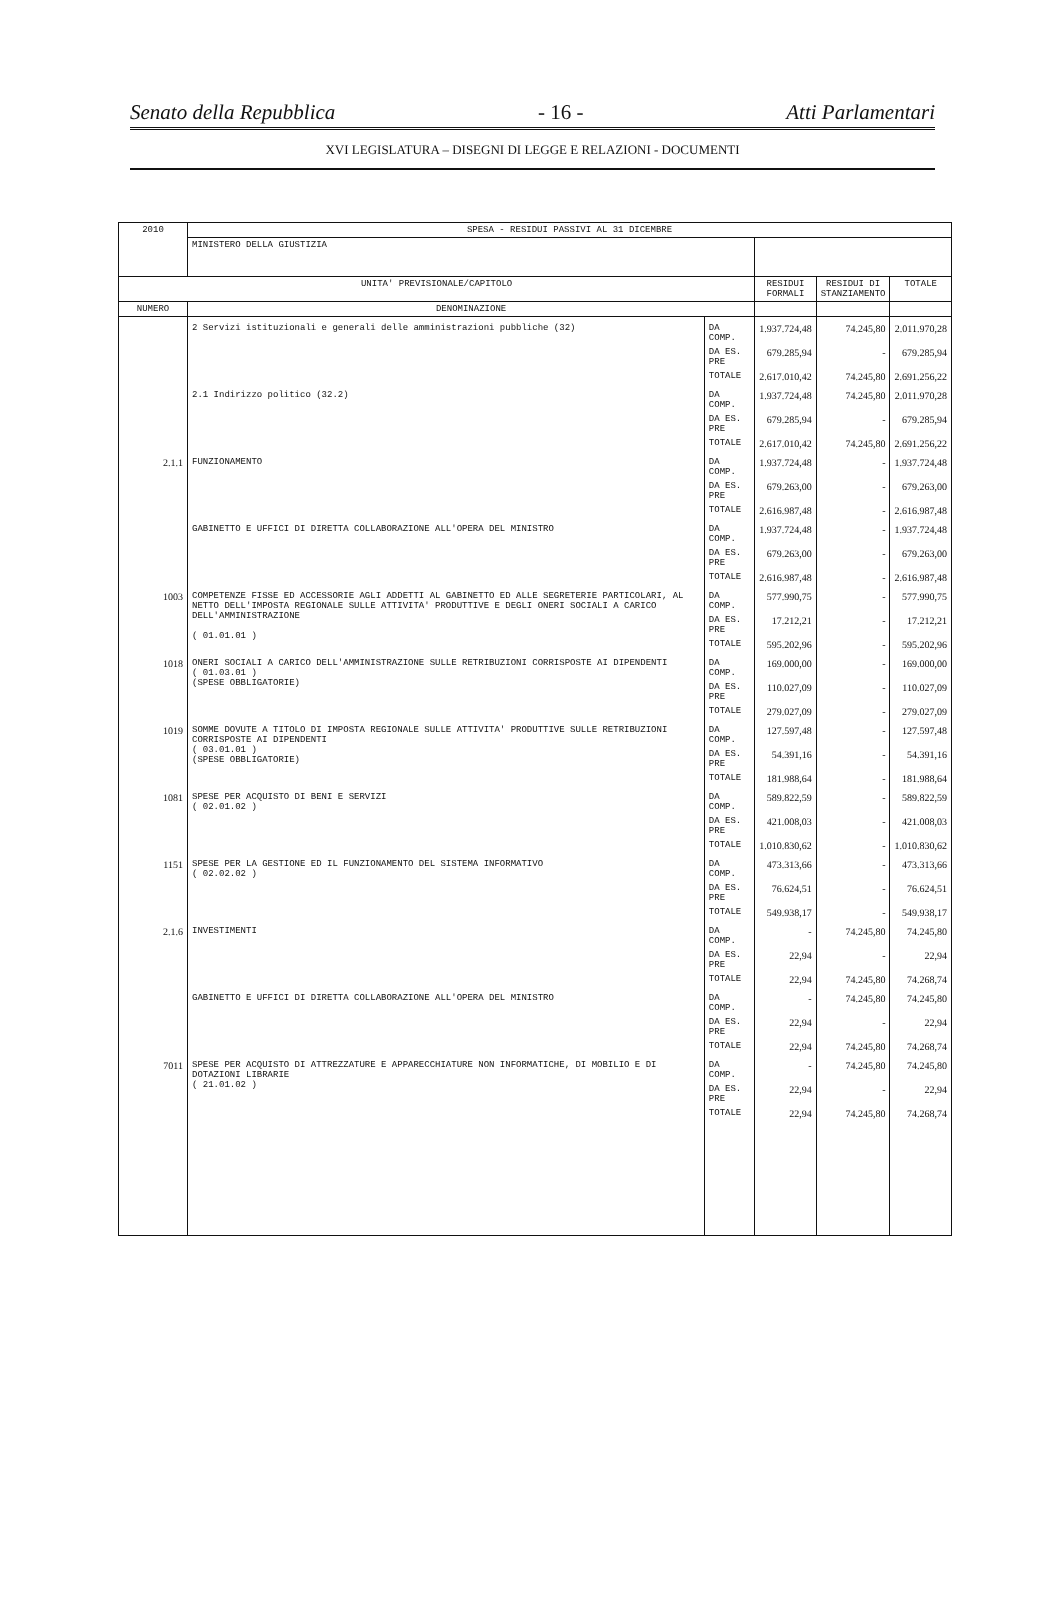Senato della Repubblica - 16 - Atti Parlamentari
XVI LEGISLATURA – DISEGNI DI LEGGE E RELAZIONI - DOCUMENTI
| 2010 | SPESA - RESIDUI PASSIVI AL 31 DICEMBRE | | | | |
| | MINISTERO DELLA GIUSTIZIA | | | | |
| UNITA' PREVISIONALE/CAPITOLO | | | RESIDUI FORMALI | RESIDUI DI STANZIAMENTO | TOTALE |
| NUMERO | DENOMINAZIONE | | | | |
| | 2 Servizi istituzionali e generali delle amministrazioni pubbliche (32) | DA COMP. | 1.937.724,48 | 74.245,80 | 2.011.970,28 |
| | | DA ES. PRE | 679.285,94 | - | 679.285,94 |
| | | TOTALE | 2.617.010,42 | 74.245,80 | 2.691.256,22 |
| | 2.1 Indirizzo politico (32.2) | DA COMP. | 1.937.724,48 | 74.245,80 | 2.011.970,28 |
| | | DA ES. PRE | 679.285,94 | - | 679.285,94 |
| | | TOTALE | 2.617.010,42 | 74.245,80 | 2.691.256,22 |
| 2.1.1 | FUNZIONAMENTO | DA COMP. | 1.937.724,48 | - | 1.937.724,48 |
| | | DA ES. PRE | 679.263,00 | - | 679.263,00 |
| | | TOTALE | 2.616.987,48 | - | 2.616.987,48 |
| | GABINETTO E UFFICI DI DIRETTA COLLABORAZIONE ALL'OPERA DEL MINISTRO | DA COMP. | 1.937.724,48 | - | 1.937.724,48 |
| | | DA ES. PRE | 679.263,00 | - | 679.263,00 |
| | | TOTALE | 2.616.987,48 | - | 2.616.987,48 |
| 1003 | COMPETENZE FISSE ED ACCESSORIE AGLI ADDETTI AL GABINETTO ED ALLE SEGRETERIE PARTICOLARI, AL NETTO DELL'IMPOSTA REGIONALE SULLE ATTIVITA' PRODUTTIVE E DEGLI ONERI SOCIALI A CARICO DELL'AMMINISTRAZIONE ( 01.01.01 ) | DA COMP. | 577.990,75 | - | 577.990,75 |
| | | DA ES. PRE | 17.212,21 | - | 17.212,21 |
| | | TOTALE | 595.202,96 | - | 595.202,96 |
| 1018 | ONERI SOCIALI A CARICO DELL'AMMINISTRAZIONE SULLE RETRIBUZIONI CORRISPOSTE AI DIPENDENTI ( 01.03.01 ) (SPESE OBBLIGATORIE) | DA COMP. | 169.000,00 | - | 169.000,00 |
| | | DA ES. PRE | 110.027,09 | - | 110.027,09 |
| | | TOTALE | 279.027,09 | - | 279.027,09 |
| 1019 | SOMME DOVUTE A TITOLO DI IMPOSTA REGIONALE SULLE ATTIVITA' PRODUTTIVE SULLE RETRIBUZIONI CORRISPOSTE AI DIPENDENTI ( 03.01.01 ) (SPESE OBBLIGATORIE) | DA COMP. | 127.597,48 | - | 127.597,48 |
| | | DA ES. PRE | 54.391,16 | - | 54.391,16 |
| | | TOTALE | 181.988,64 | - | 181.988,64 |
| 1081 | SPESE PER ACQUISTO DI BENI E SERVIZI ( 02.01.02 ) | DA COMP. | 589.822,59 | - | 589.822,59 |
| | | DA ES. PRE | 421.008,03 | - | 421.008,03 |
| | | TOTALE | 1.010.830,62 | - | 1.010.830,62 |
| 1151 | SPESE PER LA GESTIONE ED IL FUNZIONAMENTO DEL SISTEMA INFORMATIVO ( 02.02.02 ) | DA COMP. | 473.313,66 | - | 473.313,66 |
| | | DA ES. PRE | 76.624,51 | - | 76.624,51 |
| | | TOTALE | 549.938,17 | - | 549.938,17 |
| 2.1.6 | INVESTIMENTI | DA COMP. | - | 74.245,80 | 74.245,80 |
| | | DA ES. PRE | 22,94 | - | 22,94 |
| | | TOTALE | 22,94 | 74.245,80 | 74.268,74 |
| | GABINETTO E UFFICI DI DIRETTA COLLABORAZIONE ALL'OPERA DEL MINISTRO | DA COMP. | - | 74.245,80 | 74.245,80 |
| | | DA ES. PRE | 22,94 | - | 22,94 |
| | | TOTALE | 22,94 | 74.245,80 | 74.268,74 |
| 7011 | SPESE PER ACQUISTO DI ATTREZZATURE E APPARECCHIATURE NON INFORMATICHE, DI MOBILIO E DI DOTAZIONI LIBRARIE ( 21.01.02 ) | DA COMP. | - | 74.245,80 | 74.245,80 |
| | | DA ES. PRE | 22,94 | - | 22,94 |
| | | TOTALE | 22,94 | 74.245,80 | 74.268,74 |